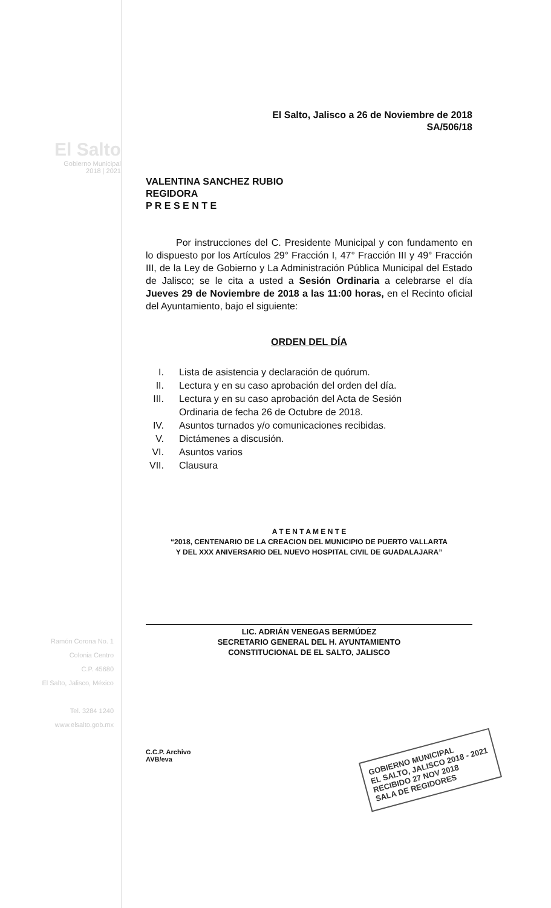El Salto
Gobierno Municipal
2018 | 2021
Ramón Corona No. 1
Colonia Centro
C.P. 45680
El Salto, Jalisco, México
Tel. 3284 1240
www.elsalto.gob.mx
El Salto, Jalisco a 26 de Noviembre de 2018
SA/506/18
VALENTINA SANCHEZ RUBIO
REGIDORA
P R E S E N T E
Por instrucciones del C. Presidente Municipal y con fundamento en lo dispuesto por los Artículos 29° Fracción I, 47° Fracción III y 49° Fracción III, de la Ley de Gobierno y La Administración Pública Municipal del Estado de Jalisco; se le cita a usted a Sesión Ordinaria a celebrarse el día Jueves 29 de Noviembre de 2018 a las 11:00 horas, en el Recinto oficial del Ayuntamiento, bajo el siguiente:
ORDEN DEL DÍA
I. Lista de asistencia y declaración de quórum.
II. Lectura y en su caso aprobación del orden del día.
III. Lectura y en su caso aprobación del Acta de Sesión
Ordinaria de fecha 26 de Octubre de 2018.
IV. Asuntos turnados y/o comunicaciones recibidas.
V. Dictámenes a discusión.
VI. Asuntos varios
VII. Clausura
A T E N T A M E N T E
“2018, CENTENARIO DE LA CREACION DEL MUNICIPIO DE PUERTO VALLARTA
Y DEL XXX ANIVERSARIO DEL NUEVO HOSPITAL CIVIL DE GUADALAJARA”
LIC. ADRIÁN VENEGAS BERMÚDEZ
SECRETARIO GENERAL DEL H. AYUNTAMIENTO
CONSTITUCIONAL DE EL SALTO, JALISCO
C.C.P. Archivo
AVB/eva
GOBIERNO MUNICIPAL
EL SALTO, JALISCO 2018 - 2021
RECIBIDO 27 NOV 2018
SALA DE REGIDORES